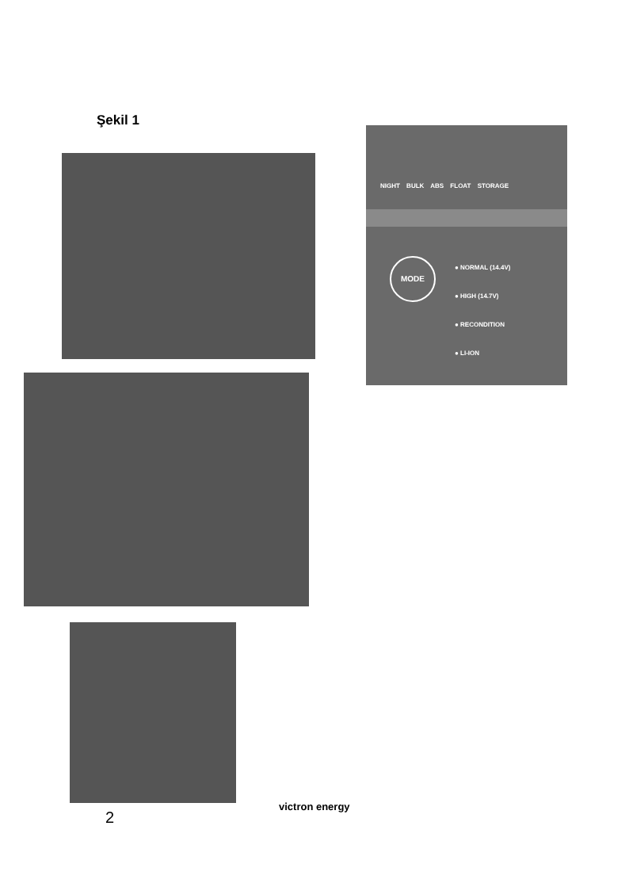Şekil 1
NIGHT BULK ABS FLOAT STORAGE
MODE
● NORMAL (14.4V)
● HIGH (14.7V)
● RECONDITION
● LI-ION
2
victron energy